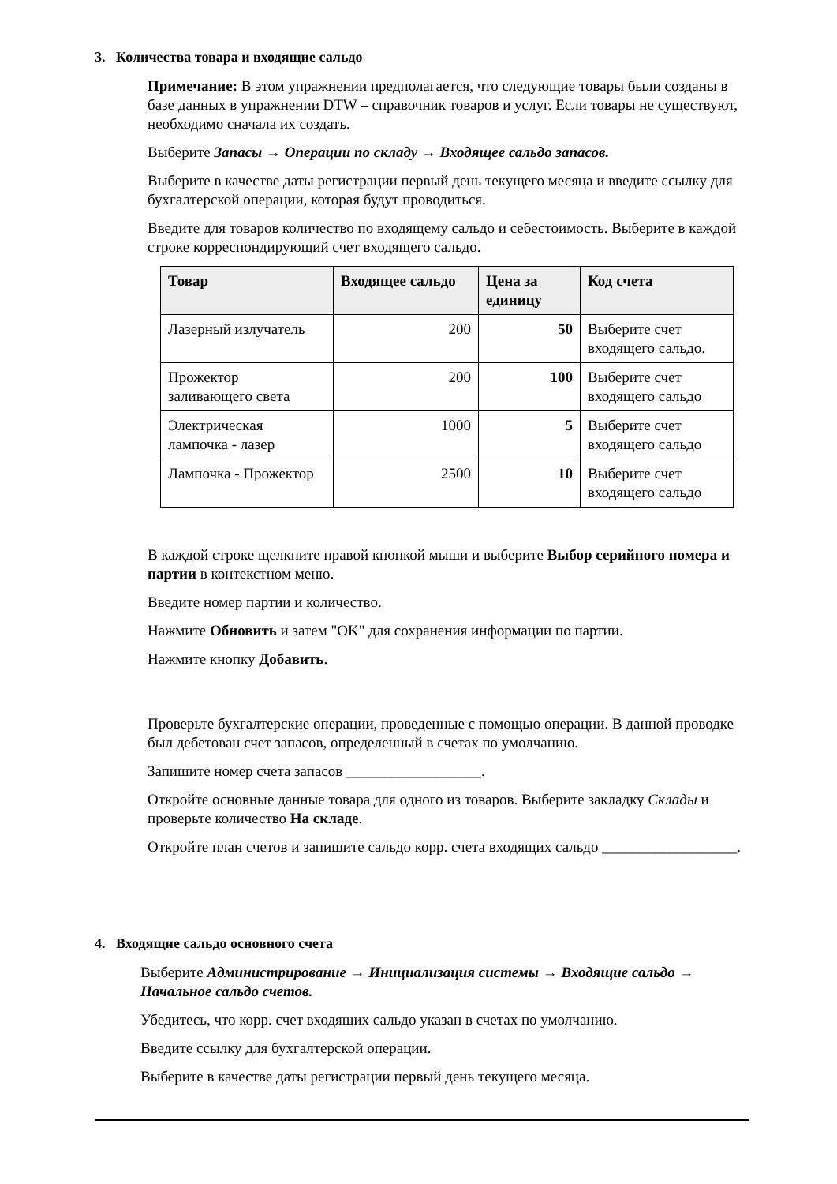3. Количества товара и входящие сальдо
Примечание: В этом упражнении предполагается, что следующие товары были созданы в базе данных в упражнении DTW – справочник товаров и услуг. Если товары не существуют, необходимо сначала их создать.
Выберите Запасы → Операции по складу → Входящее сальдо запасов.
Выберите в качестве даты регистрации первый день текущего месяца и введите ссылку для бухгалтерской операции, которая будут проводиться.
Введите для товаров количество по входящему сальдо и себестоимость. Выберите в каждой строке корреспондирующий счет входящего сальдо.
| Товар | Входящее сальдо | Цена за единицу | Код счета |
| --- | --- | --- | --- |
| Лазерный излучатель | 200 | 50 | Выберите счет входящего сальдо. |
| Прожектор заливающего света | 200 | 100 | Выберите счет входящего сальдо |
| Электрическая лампочка - лазер | 1000 | 5 | Выберите счет входящего сальдо |
| Лампочка - Прожектор | 2500 | 10 | Выберите счет входящего сальдо |
В каждой строке щелкните правой кнопкой мыши и выберите Выбор серийного номера и партии в контекстном меню.
Введите номер партии и количество.
Нажмите Обновить и затем "OK" для сохранения информации по партии.
Нажмите кнопку Добавить.
Проверьте бухгалтерские операции, проведенные с помощью операции. В данной проводке был дебетован счет запасов, определенный в счетах по умолчанию.
Запишите номер счета запасов __________________.
Откройте основные данные товара для одного из товаров. Выберите закладку Склады и проверьте количество На складе.
Откройте план счетов и запишите сальдо корр. счета входящих сальдо __________________.
4. Входящие сальдо основного счета
Выберите Администрирование → Инициализация системы → Входящие сальдо → Начальное сальдо счетов.
Убедитесь, что корр. счет входящих сальдо указан в счетах по умолчанию.
Введите ссылку для бухгалтерской операции.
Выберите в качестве даты регистрации первый день текущего месяца.